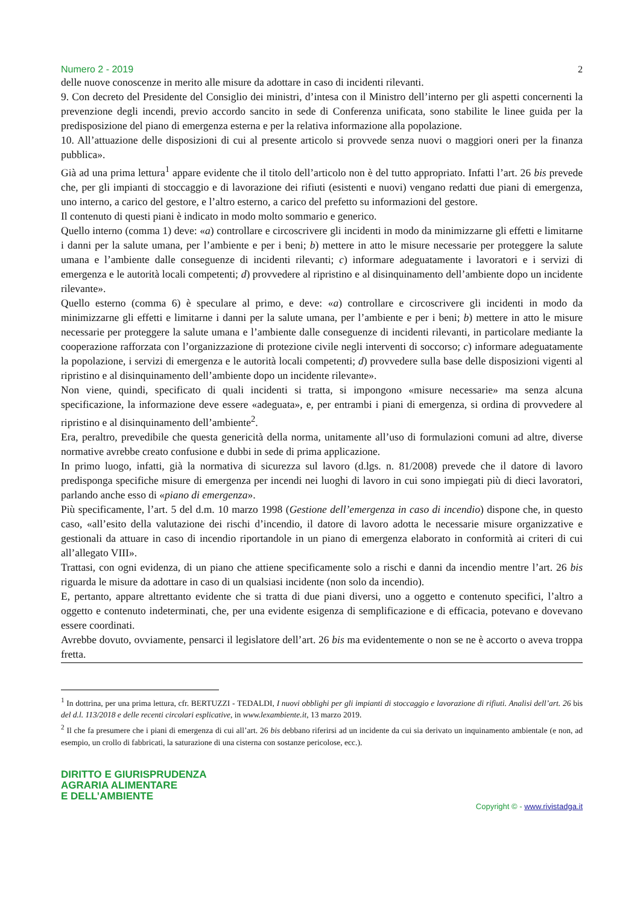Numero 2 - 2019 2
delle nuove conoscenze in merito alle misure da adottare in caso di incidenti rilevanti.
9. Con decreto del Presidente del Consiglio dei ministri, d’intesa con il Ministro dell’interno per gli aspetti concernenti la prevenzione degli incendi, previo accordo sancito in sede di Conferenza unificata, sono stabilite le linee guida per la predisposizione del piano di emergenza esterna e per la relativa informazione alla popolazione.
10. All’attuazione delle disposizioni di cui al presente articolo si provvede senza nuovi o maggiori oneri per la finanza pubblica».
Già ad una prima lettura<sup>1</sup> appare evidente che il titolo dell’articolo non è del tutto appropriato. Infatti l’art. 26 bis prevede che, per gli impianti di stoccaggio e di lavorazione dei rifiuti (esistenti e nuovi) vengano redatti due piani di emergenza, uno interno, a carico del gestore, e l’altro esterno, a carico del prefetto su informazioni del gestore.
Il contenuto di questi piani è indicato in modo molto sommario e generico.
Quello interno (comma 1) deve: «a) controllare e circoscrivere gli incidenti in modo da minimizzarne gli effetti e limitarne i danni per la salute umana, per l’ambiente e per i beni; b) mettere in atto le misure necessarie per proteggere la salute umana e l’ambiente dalle conseguenze di incidenti rilevanti; c) informare adeguatamente i lavoratori e i servizi di emergenza e le autorità locali competenti; d) provvedere al ripristino e al disinquinamento dell’ambiente dopo un incidente rilevante».
Quello esterno (comma 6) è speculare al primo, e deve: «a) controllare e circoscrivere gli incidenti in modo da minimizzarne gli effetti e limitarne i danni per la salute umana, per l’ambiente e per i beni; b) mettere in atto le misure necessarie per proteggere la salute umana e l’ambiente dalle conseguenze di incidenti rilevanti, in particolare mediante la cooperazione rafforzata con l’organizzazione di protezione civile negli interventi di soccorso; c) informare adeguatamente la popolazione, i servizi di emergenza e le autorità locali competenti; d) provvedere sulla base delle disposizioni vigenti al ripristino e al disinquinamento dell’ambiente dopo un incidente rilevante».
Non viene, quindi, specificato di quali incidenti si tratta, si impongono «misure necessarie» ma senza alcuna specificazione, la informazione deve essere «adeguata», e, per entrambi i piani di emergenza, si ordina di provvedere al ripristino e al disinquinamento dell’ambiente<sup>2</sup>.
Era, peraltro, prevedibile che questa genericità della norma, unitamente all’uso di formulazioni comuni ad altre, diverse normative avrebbe creato confusione e dubbi in sede di prima applicazione.
In primo luogo, infatti, già la normativa di sicurezza sul lavoro (d.lgs. n. 81/2008) prevede che il datore di lavoro predisponga specifiche misure di emergenza per incendi nei luoghi di lavoro in cui sono impiegati più di dieci lavoratori, parlando anche esso di «piano di emergenza».
Più specificamente, l’art. 5 del d.m. 10 marzo 1998 (Gestione dell’emergenza in caso di incendio) dispone che, in questo caso, «all’esito della valutazione dei rischi d’incendio, il datore di lavoro adotta le necessarie misure organizzative e gestionali da attuare in caso di incendio riportandole in un piano di emergenza elaborato in conformità ai criteri di cui all’allegato VIII».
Trattasi, con ogni evidenza, di un piano che attiene specificamente solo a rischi e danni da incendio mentre l’art. 26 bis riguarda le misure da adottare in caso di un qualsiasi incidente (non solo da incendio).
E, pertanto, appare altrettanto evidente che si tratta di due piani diversi, uno a oggetto e contenuto specifici, l’altro a oggetto e contenuto indeterminati, che, per una evidente esigenza di semplificazione e di efficacia, potevano e dovevano essere coordinati.
Avrebbe dovuto, ovviamente, pensarci il legislatore dell’art. 26 bis ma evidentemente o non se ne è accorto o aveva troppa fretta.
<sup>1</sup> In dottrina, per una prima lettura, cfr. BERTUZZI - TEDALDI, I nuovi obblighi per gli impianti di stoccaggio e lavorazione di rifiuti. Analisi dell’art. 26 bis del d.l. 113/2018 e delle recenti circolari esplicative, in www.lexambiente.it, 13 marzo 2019.
<sup>2</sup> Il che fa presumere che i piani di emergenza di cui all’art. 26 bis debbano riferirsi ad un incidente da cui sia derivato un inquinamento ambientale (e non, ad esempio, un crollo di fabbricati, la saturazione di una cisterna con sostanze pericolose, ecc.).
DIRITTO E GIURISPRUDENZA
AGRARIA ALIMENTARE
E DELL’AMBIENTE
Copyright © - www.rivistadga.it